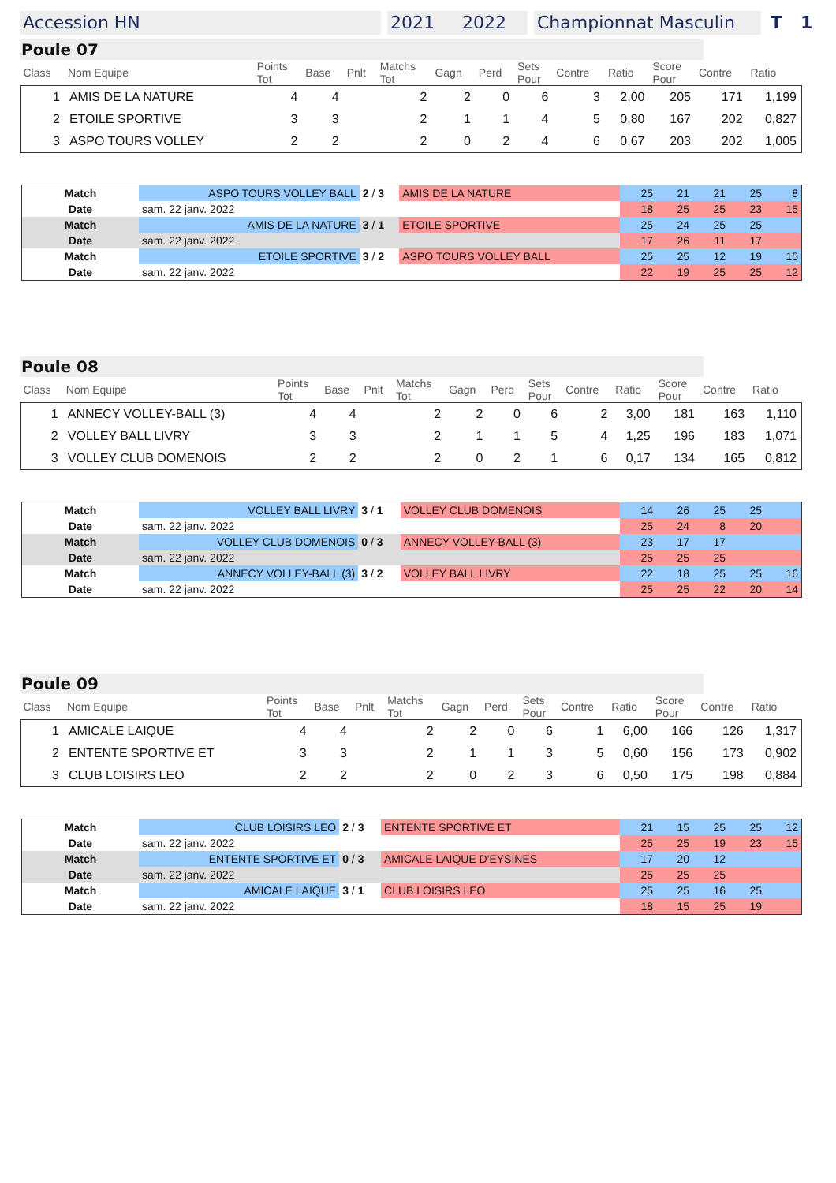Accession HN
2021 2022
Championnat Masculin T 1
Poule 07
| Class | Nom Equipe | Points Tot | Base | Pnlt | Matchs Tot | Gagn | Perd | Sets Pour | Contre | Ratio | Score Pour | Contre | Ratio |
| --- | --- | --- | --- | --- | --- | --- | --- | --- | --- | --- | --- | --- | --- |
| 1 | AMIS DE LA NATURE | 4 | 4 | | 2 | 2 | 0 | 6 | 3 | 2,00 | 205 | 171 | 1,199 |
| 2 | ETOILE SPORTIVE | 3 | 3 | | 2 | 1 | 1 | 4 | 5 | 0,80 | 167 | 202 | 0,827 |
| 3 | ASPO TOURS VOLLEY | 2 | 2 | | 2 | 0 | 2 | 4 | 6 | 0,67 | 203 | 202 | 1,005 |
| Match | ASPO TOURS VOLLEY BALL | 2 / 3 | AMIS DE LA NATURE | 25 | 21 | 21 | 25 | 8 |
| Date | sam. 22 janv. 2022 | | | 18 | 25 | 25 | 23 | 15 |
| Match | AMIS DE LA NATURE | 3 / 1 | ETOILE SPORTIVE | 25 | 24 | 25 | 25 | |
| Date | sam. 22 janv. 2022 | | | 17 | 26 | 11 | 17 | |
| Match | ETOILE SPORTIVE | 3 / 2 | ASPO TOURS VOLLEY BALL | 25 | 25 | 12 | 19 | 15 |
| Date | sam. 22 janv. 2022 | | | 22 | 19 | 25 | 25 | 12 |
Poule 08
| Class | Nom Equipe | Points Tot | Base | Pnlt | Matchs Tot | Gagn | Perd | Sets Pour | Contre | Ratio | Score Pour | Contre | Ratio |
| --- | --- | --- | --- | --- | --- | --- | --- | --- | --- | --- | --- | --- | --- |
| 1 | ANNECY VOLLEY-BALL (3) | 4 | 4 | | 2 | 2 | 0 | 6 | 2 | 3,00 | 181 | 163 | 1,110 |
| 2 | VOLLEY BALL LIVRY | 3 | 3 | | 2 | 1 | 1 | 5 | 4 | 1,25 | 196 | 183 | 1,071 |
| 3 | VOLLEY CLUB DOMENOIS | 2 | 2 | | 2 | 0 | 2 | 1 | 6 | 0,17 | 134 | 165 | 0,812 |
| Match | VOLLEY BALL LIVRY | 3 / 1 | VOLLEY CLUB DOMENOIS | 14 | 26 | 25 | 25 | |
| Date | sam. 22 janv. 2022 | | | 25 | 24 | 8 | 20 | |
| Match | VOLLEY CLUB DOMENOIS | 0 / 3 | ANNECY VOLLEY-BALL (3) | 23 | 17 | 17 | | |
| Date | sam. 22 janv. 2022 | | | 25 | 25 | 25 | | |
| Match | ANNECY VOLLEY-BALL (3) | 3 / 2 | VOLLEY BALL LIVRY | 22 | 18 | 25 | 25 | 16 |
| Date | sam. 22 janv. 2022 | | | 25 | 25 | 22 | 20 | 14 |
Poule 09
| Class | Nom Equipe | Points Tot | Base | Pnlt | Matchs Tot | Gagn | Perd | Sets Pour | Contre | Ratio | Score Pour | Contre | Ratio |
| --- | --- | --- | --- | --- | --- | --- | --- | --- | --- | --- | --- | --- | --- |
| 1 | AMICALE LAIQUE | 4 | 4 | | 2 | 2 | 0 | 6 | 1 | 6,00 | 166 | 126 | 1,317 |
| 2 | ENTENTE SPORTIVE ET | 3 | 3 | | 2 | 1 | 1 | 3 | 5 | 0,60 | 156 | 173 | 0,902 |
| 3 | CLUB LOISIRS LEO | 2 | 2 | | 2 | 0 | 2 | 3 | 6 | 0,50 | 175 | 198 | 0,884 |
| Match | CLUB LOISIRS LEO | 2 / 3 | ENTENTE SPORTIVE ET | 21 | 15 | 25 | 25 | 12 |
| Date | sam. 22 janv. 2022 | | | 25 | 25 | 19 | 23 | 15 |
| Match | ENTENTE SPORTIVE ET | 0 / 3 | AMICALE LAIQUE D'EYSINES | 17 | 20 | 12 | | |
| Date | sam. 22 janv. 2022 | | | 25 | 25 | 25 | | |
| Match | AMICALE LAIQUE | 3 / 1 | CLUB LOISIRS LEO | 25 | 25 | 16 | 25 | |
| Date | sam. 22 janv. 2022 | | | 18 | 15 | 25 | 19 | |